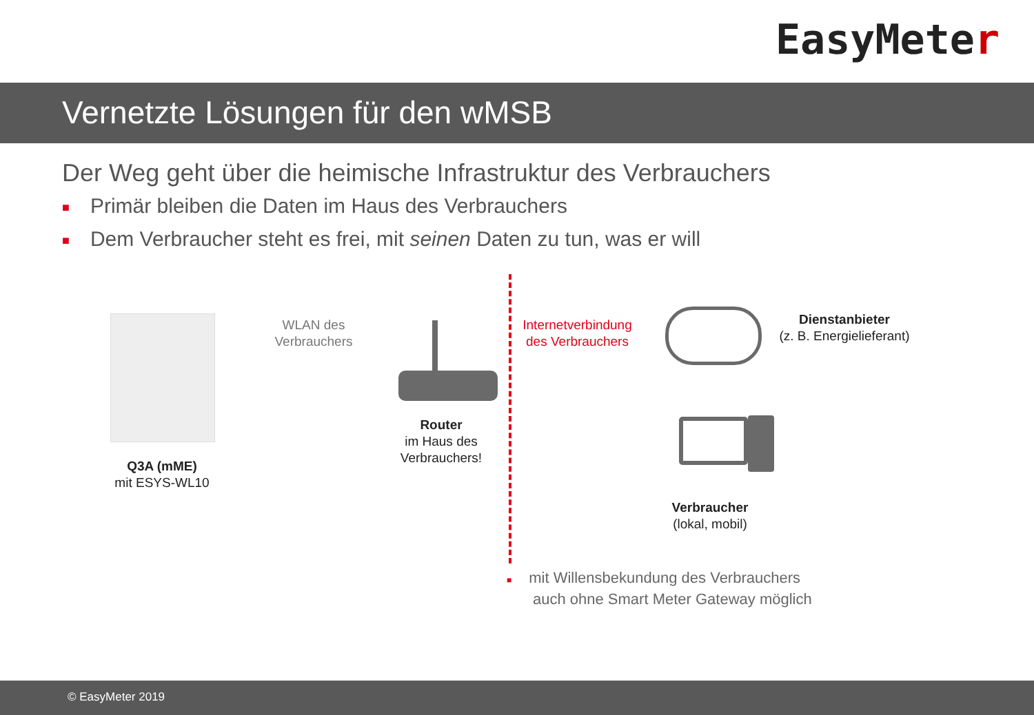EasyMeter
Vernetzte Lösungen für den wMSB
Der Weg geht über die heimische Infrastruktur des Verbrauchers
■ Primär bleiben die Daten im Haus des Verbrauchers
■ Dem Verbraucher steht es frei, mit seinen Daten zu tun, was er will
Q3A (mME)
mit ESYS-WL10
WLAN des Verbrauchers
Router
im Haus des Verbrauchers!
Internetverbindung des Verbrauchers
Dienstanbieter
(z. B. Energielieferant)
Verbraucher
(lokal, mobil)
■ mit Willensbekundung des Verbrauchers
auch ohne Smart Meter Gateway möglich
© EasyMeter 2019